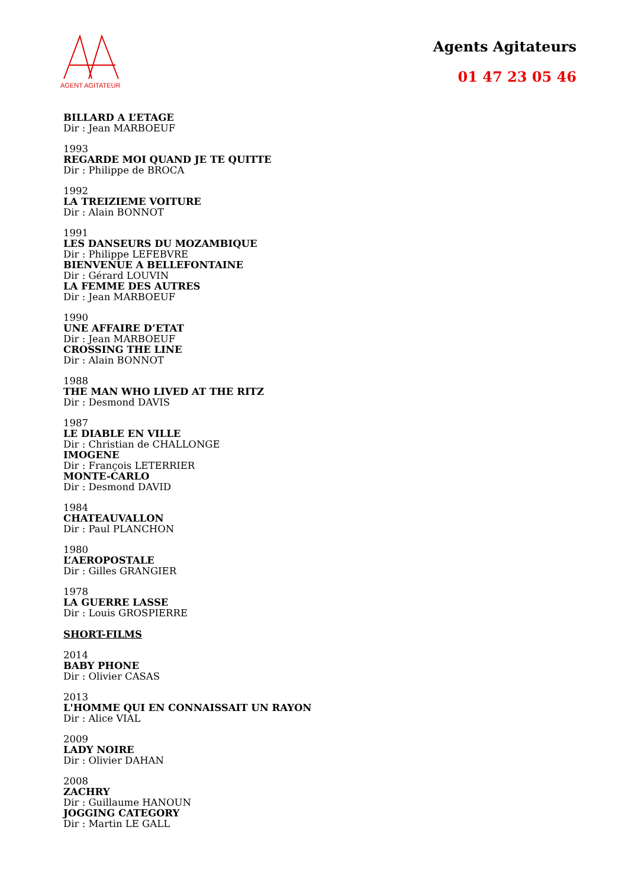AGENT AGITATEUR
Agents Agitateurs
01 47 23 05 46
BILLARD A L’ETAGE
Dir : Jean MARBOEUF
1993
REGARDE MOI QUAND JE TE QUITTE
Dir : Philippe de BROCA
1992
LA TREIZIEME VOITURE
Dir : Alain BONNOT
1991
LES DANSEURS DU MOZAMBIQUE
Dir : Philippe LEFEBVRE
BIENVENUE A BELLEFONTAINE
Dir : Gérard LOUVIN
LA FEMME DES AUTRES
Dir : Jean MARBOEUF
1990
UNE AFFAIRE D’ETAT
Dir : Jean MARBOEUF
CROSSING THE LINE
Dir : Alain BONNOT
1988
THE MAN WHO LIVED AT THE RITZ
Dir : Desmond DAVIS
1987
LE DIABLE EN VILLE
Dir : Christian de CHALLONGE
IMOGENE
Dir : François LETERRIER
MONTE-CARLO
Dir : Desmond DAVID
1984
CHATEAUVALLON
Dir : Paul PLANCHON
1980
L’AEROPOSTALE
Dir : Gilles GRANGIER
1978
LA GUERRE LASSE
Dir : Louis GROSPIERRE
SHORT-FILMS
2014
BABY PHONE
Dir : Olivier CASAS
2013
L'HOMME QUI EN CONNAISSAIT UN RAYON
Dir : Alice VIAL
2009
LADY NOIRE
Dir : Olivier DAHAN
2008
ZACHRY
Dir : Guillaume HANOUN
JOGGING CATEGORY
Dir : Martin LE GALL